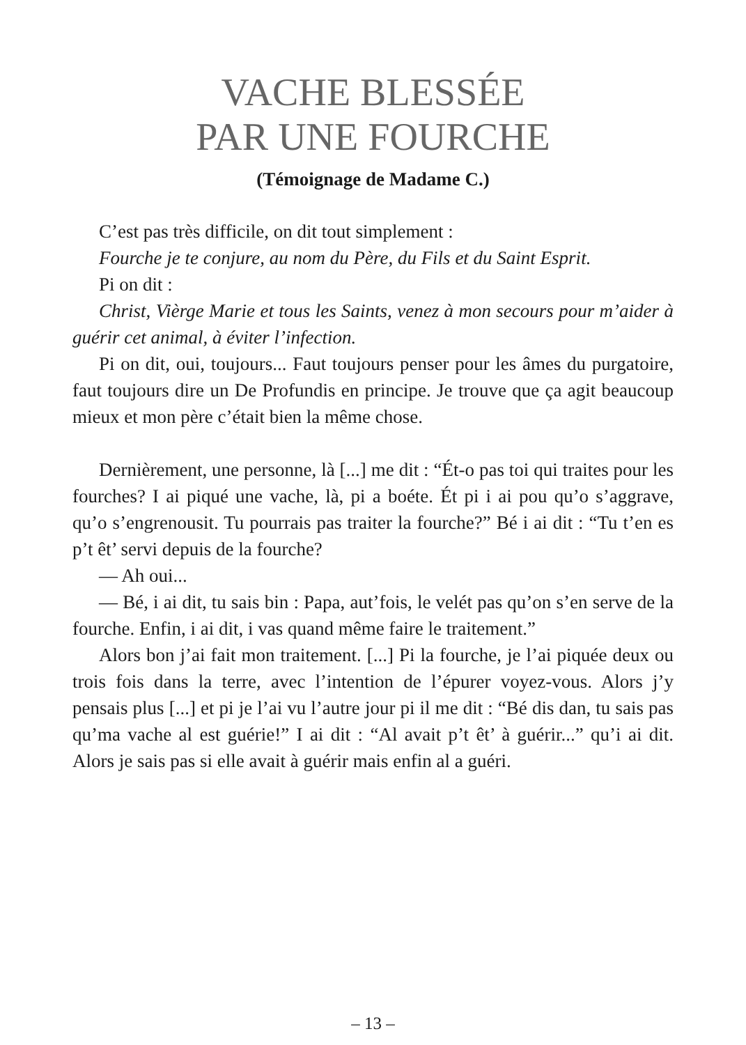VACHE BLESSÉE
PAR UNE FOURCHE
(Témoignage de Madame C.)
C’est pas très difficile, on dit tout simplement :
Fourche je te conjure, au nom du Père, du Fils et du Saint Esprit.
Pi on dit :
Christ, Vièrge Marie et tous les Saints, venez à mon secours pour m’aider à guérir cet animal, à éviter l’infection.
Pi on dit, oui, toujours... Faut toujours penser pour les âmes du purgatoire, faut toujours dire un De Profundis en principe. Je trouve que ça agit beaucoup mieux et mon père c’était bien la même chose.
Dernièrement, une personne, là [...] me dit : “Ét-o pas toi qui traites pour les fourches? I ai piqué une vache, là, pi a boéte. Ét pi i ai pou qu’o s’aggrave, qu’o s’engrenousit. Tu pourrais pas traiter la fourche?” Bé i ai dit : “Tu t’en es p’t êt’ servi depuis de la fourche?
— Ah oui...
— Bé, i ai dit, tu sais bin : Papa, aut’fois, le velét pas qu’on s’en serve de la fourche. Enfin, i ai dit, i vas quand même faire le traitement.”
Alors bon j’ai fait mon traitement. [...] Pi la fourche, je l’ai piquée deux ou trois fois dans la terre, avec l’intention de l’épurer voyez-vous. Alors j’y pensais plus [...] et pi je l’ai vu l’autre jour pi il me dit : “Bé dis dan, tu sais pas qu’ma vache al est guérie!” I ai dit : “Al avait p’t êt’ à guérir...” qu’i ai dit. Alors je sais pas si elle avait à guérir mais enfin al a guéri.
– 13 –